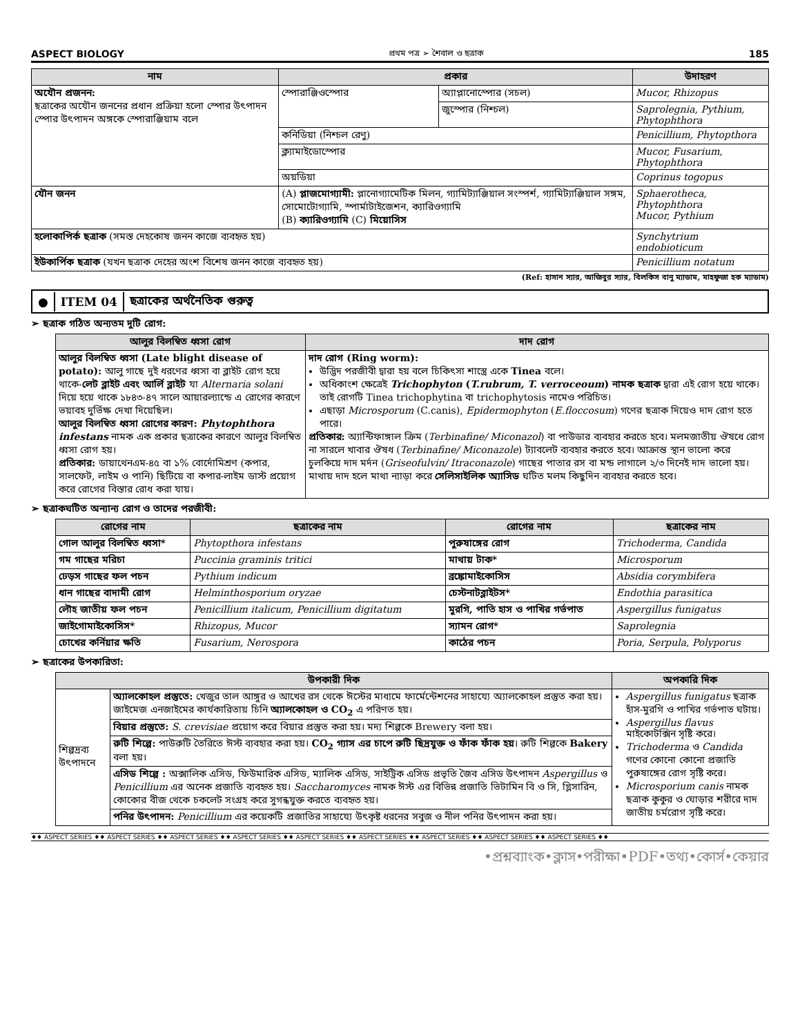ASPECT BIOLOGY প্রথম পত্র ➢ শৈবাল ও ছত্রাক 185
| নাম | প্রকার | | উদাহরণ |
| --- | --- | --- | --- |
| অযৌন প্রজনন: ছত্রাকের অযৌন জননের প্রধান প্রক্রিয়া হলো স্পোর উৎপাদন স্পোর উৎপাদন অঙ্গকে স্পোরাঞ্জিয়াম বলে | স্পোরাঞ্জিওস্পোর | অ্যাপ্লানোস্পোর (সচল) | Mucor, Rhizopus |
| | | জুস্পোর (নিশ্চল) | Saprolegnia, Pythium, Phytophthora |
| | কনিডিয়া (নিশ্চল রেণু) | | Penicillium, Phytopthora |
| | ক্ল্যামাইডোস্পোর | | Mucor, Fusarium, Phytophthora |
| | অয়ডিয়া | | Coprinus togopus |
| যৌন জনন | (A) প্লাজমোগ্যামী: প্লানোগ্যামেটিক মিলন, গ্যামিট্যাঞ্জিয়াল সংস্পর্শ, গ্যামিট্যাঞ্জিয়াল সঙ্গম, সোমোটোগ্যামি, স্পার্মাটাইজেশন, ক্যারিওগ্যামি (B) ক্যারিওগ্যামি (C) মিয়োসিস | | Sphaerotheca, Phytophthora Mucor, Pythium |
| হলোকাপির্ক ছত্রাক (সমস্ত দেহকোষ জনন কাজে ব্যবহৃত হয়) | | | Synchytrium endobioticum |
| ইউকার্পিক ছত্রাক (যখন ছত্রাক দেহের অংশ বিশেষ জনন কাজে ব্যবহৃত হয়) | | | Penicillium notatum |
(Ref: হাসান স্যার, আজিবুর স্যার, বিলকিস বানু ম্যাডাম, মাহফুজা হক ম্যাডাম)
● ITEM 04 ছত্রাকের অর্থনৈতিক গুরুত্ব
➢ ছত্রাক গঠিত অন্যতম দুটি রোগ:
| আলুর বিলম্বিত ধ্বসা রোগ | দাদ রোগ |
| --- | --- |
| আলুর বিলম্বিত ধ্বসা (Late blight disease of potato): আলু গাছে দুই ধরণের ধ্বসা বা ব্লাইট রোগ হয়ে থাকে- লেট ব্লাইট এবং আর্লি ব্লাইট যা Alternaria solani দিয়ে হয়ে থাকে ১৮৪৩-৪৭ সালে আয়ারল্যান্ডে এ রোগের কারণে ভয়াবহ দুর্ভিক্ষ দেখা দিয়েছিল। আলুর বিলম্বিত ধ্বসা রোগের কারণ: Phytophthora infestans নামক এক প্রকার ছত্রাকের কারণে আলুর বিলম্বিত ধ্বসা রোগ হয়। প্রতিকার: ডায়াথেনএম-৪৫ বা ১% বোর্দোমিশ্রণ (কপার, সালফেট, লাইম ও পানি) ছিটিয়ে বা কপার-লাইম ডাস্ট প্রয়োগ করে রোগের বিস্তার রোধ করা যায়। | দাদ রোগ (Ring worm): উদ্ভিদ পরজীবী দ্বারা হয় বলে চিকিৎসা শাস্ত্রে একে Tinea বলে। অধিকাংশ ক্ষেত্রেই Trichophyton ( T.rubrum, T. verroceoum ) নামক ছত্রাক দ্বারা এই রোগ হয়ে থাকে। তাই রোগটি Tinea trichophytina বা trichophytosis নামেও পরিচিত। এছাড়া Microsporum (C.canis), Epidermophyton ( E.floccosum ) গণের ছত্রাক দিয়েও দাদ রোগ হতে পারে। প্রতিকার: অ্যান্টিফাঙ্গাল ক্রিম ( Terbinafine/ Miconazol ) বা পাউডার ব্যবহার করতে হবে। মলমজাতীয় ঔষধে রোগ না সারলে খাবার ঔষধ ( Terbinafine/ Miconazole ) ট্যাবলেট ব্যবহার করতে হবে। আক্রান্ত স্থান ভালো করে চুলকিয়ে দাদ মর্দন ( Griseofulvin/ Itraconazole ) গাছের পাতার রস বা মন্ড লাগালে ২/৩ দিনেই দাদ ভালো হয়। মাথায় দাদ হলে মাথা ন্যাড়া করে সেলিসাইলিক অ্যাসিড ঘটিত মলম কিছুদিন ব্যবহার করতে হবে। |
➢ ছত্রাকঘটিত অন্যান্য রোগ ও তাদের পরজীবী:
| রোগের নাম | ছত্রাকের নাম | রোগের নাম | ছত্রাকের নাম |
| --- | --- | --- | --- |
| গোল আলুর বিলম্বিত ধ্বসা* | Phytopthora infestans | পুরুষাঙ্গের রোগ | Trichoderma, Candida |
| গম গাছের মরিচা | Puccinia graminis tritici | মাথায় টাক* | Microsporum |
| ঢেড়স গাছের ফল পচন | Pythium indicum | ব্রঙ্কোমাইকোসিস | Absidia corymbifera |
| ধান গাছের বাদামী রোগ | Helminthosporium oryzae | চেস্টনাটব্লাইটস* | Endothia parasitica |
| লৌহ জাতীয় ফল পচন | Penicillium italicum, Penicillium digitatum | মুরগি, পাতি হাস ও পাখির গর্ভপাত | Aspergillus funigatus |
| জাইগোমাইকোসিস* | Rhizopus, Mucor | স্যামন রোগ* | Saprolegnia |
| চোখের কর্নিয়ার ক্ষতি | Fusarium, Nerospora | কাঠের পচন | Poria, Serpula, Polyporus |
➢ ছত্রাকের উপকারিতা:
| উপকারী দিক | | অপকারি দিক |
| --- | --- | --- |
| শিল্পদ্রব্য উৎপাদনে | অ্যালকোহল প্রস্তুতে: খেজুর তাল আঙ্গুর ও আখের রস থেকে ঈস্টের মাধ্যমে ফার্মেন্টেশনের সাহায্যে অ্যালকোহল প্রস্তুত করা হয়। জাইমেজ এনজাইমের কার্যকারিতায় চিনি অ্যালকোহল ও CO<sub>2</sub> এ পরিণত হয়। | Aspergillus funigatus ছত্রাক হাঁস-মুরগি ও পাখির গর্ভপাত ঘটায়। Aspergillus flavus মাইকোটক্সিন সৃষ্টি করে। Trichoderma ও Candida গণের কোনো কোনো প্রজাতি পুরুষাঙ্গের রোগ সৃষ্টি করে। Microsporium canis নামক ছত্রাক কুকুর ও ঘোড়ার শরীরে দাদ জাতীয় চর্মরোগ সৃষ্টি করে। |
| | বিয়ার প্রস্তুতে: S. crevisiae প্রয়োগ করে বিয়ার প্রস্তুত করা হয়। মদ্য শিল্পকে Brewery বলা হয়। | |
| | রুটি শিল্পে: পাউরুটি তৈরিতে ঈস্ট ব্যবহার করা হয়। CO<sub>2</sub> গ্যাস এর চাপে রুটি ছিদ্রযুক্ত ও ফাঁক ফাঁক হয় । রুটি শিল্পকে Bakery বলা হয়। | |
| | এসিড শিল্পে : অক্সালিক এসিড, ফিউমারিক এসিড, ম্যালিক এসিড, সাইট্রিক এসিড প্রভৃতি জৈব এসিড উৎপাদন Aspergillus ও Penicillium এর অনেক প্রজাতি ব্যবহৃত হয়। Saccharomyces নামক ঈস্ট এর বিভিন্ন প্রজাতি ভিটামিন বি ও সি, গ্লিসারিন, কোকোর বীজ থেকে চকলেট সংগ্রহ করে সুগন্ধযুক্ত করতে ব্যবহৃত হয়। | |
| | পনির উৎপাদন: Penicillium এর কয়েকটি প্রজাতির সাহায্যে উৎকৃষ্ট ধরনের সবুজ ও নীল পনির উৎপাদন করা হয়। | |
♦♦ ASPECT SERIES ♦♦ ASPECT SERIES ♦♦ ASPECT SERIES ♦♦ ASPECT SERIES ♦♦ ASPECT SERIES ♦♦ ASPECT SERIES ♦♦ ASPECT SERIES ♦♦ ASPECT SERIES ♦♦ ASPECT SERIES ♦♦
•প্রশ্নব্যাংক•ক্লাস•পরীক্ষা•PDF•তথ্য•কোর্স•কেয়ার